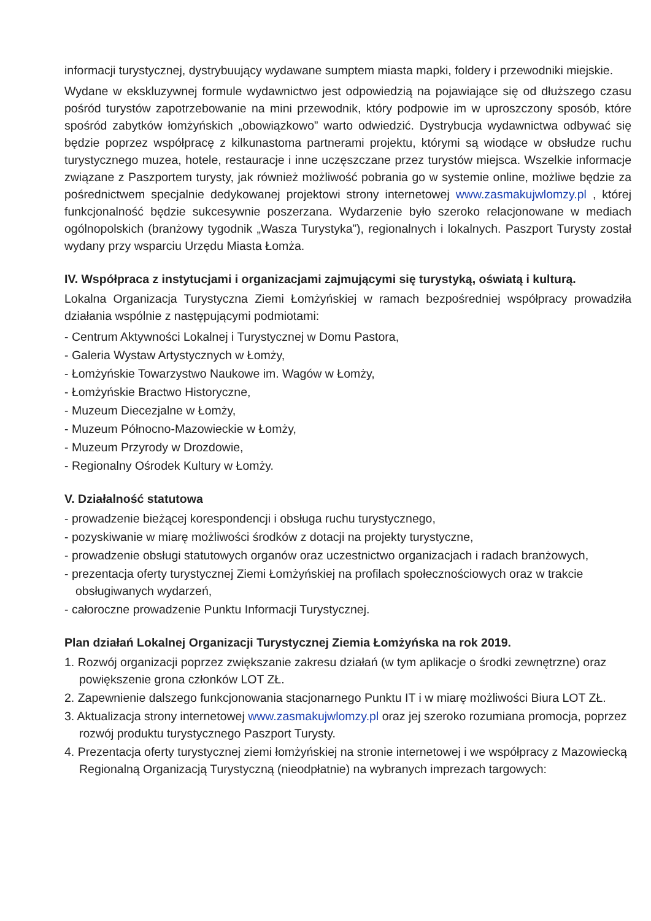informacji turystycznej, dystrybuujący wydawane sumptem miasta mapki, foldery i przewodniki miejskie.
Wydane w ekskluzywnej formule wydawnictwo jest odpowiedzią na pojawiające się od dłuższego czasu pośród turystów zapotrzebowanie na mini przewodnik, który podpowie im w uproszczony sposób, które spośród zabytków łomżyńskich „obowiązkowo” warto odwiedzić. Dystrybucja wydawnictwa odbywać się będzie poprzez współpracę z kilkunastoma partnerami projektu, którymi są wiodące w obsłudze ruchu turystycznego muzea, hotele, restauracje i inne uczęszczane przez turystów miejsca. Wszelkie informacje związane z Paszportem turysty, jak również możliwość pobrania go w systemie online, możliwe będzie za pośrednictwem specjalnie dedykowanej projektowi strony internetowej www.zasmakujwlomzy.pl , której funkcjonalność będzie sukcesywnie poszerzana. Wydarzenie było szeroko relacjonowane w mediach ogólnopolskich (branżowy tygodnik „Wasza Turystyka”), regionalnych i lokalnych. Paszport Turysty został wydany przy wsparciu Urzędu Miasta Łomża.
IV. Współpraca z instytucjami i organizacjami zajmującymi się turystyką, oświatą i kulturą.
Lokalna Organizacja Turystyczna Ziemi Łomżyńskiej w ramach bezpośredniej współpracy prowadziła działania wspólnie z następującymi podmiotami:
- Centrum Aktywności Lokalnej i Turystycznej w Domu Pastora,
- Galeria Wystaw Artystycznych w Łomży,
- Łomżyńskie Towarzystwo Naukowe im. Wagów w Łomży,
- Łomżyńskie Bractwo Historyczne,
- Muzeum Diecezjalne w Łomży,
- Muzeum Północno-Mazowieckie w Łomży,
- Muzeum Przyrody w Drozdowie,
- Regionalny Ośrodek Kultury w Łomży.
V. Działalność statutowa
- prowadzenie bieżącej korespondencji i obsługa ruchu turystycznego,
- pozyskiwanie w miarę możliwości środków z dotacji na projekty turystyczne,
- prowadzenie obsługi statutowych organów oraz uczestnictwo organizacjach i radach branżowych,
- prezentacja oferty turystycznej Ziemi Łomżyńskiej na profilach społecznościowych oraz w trakcie obsługiwanych wydarzeń,
- całoroczne prowadzenie Punktu Informacji Turystycznej.
Plan działań Lokalnej Organizacji Turystycznej Ziemia Łomżyńska na rok 2019.
1. Rozwój organizacji poprzez zwiększanie zakresu działań (w tym aplikacje o środki zewnętrzne) oraz powiększenie grona członków LOT ZŁ.
2. Zapewnienie dalszego funkcjonowania stacjonarnego Punktu IT i w miarę możliwości Biura LOT ZŁ.
3. Aktualizacja strony internetowej www.zasmakujwlomzy.pl oraz jej szeroko rozumiana promocja, poprzez rozwój produktu turystycznego Paszport Turysty.
4. Prezentacja oferty turystycznej ziemi łomżyńskiej na stronie internetowej i we współpracy z Mazowiecką Regionalną Organizacją Turystyczną (nieodpłatnie) na wybranych imprezach targowych: